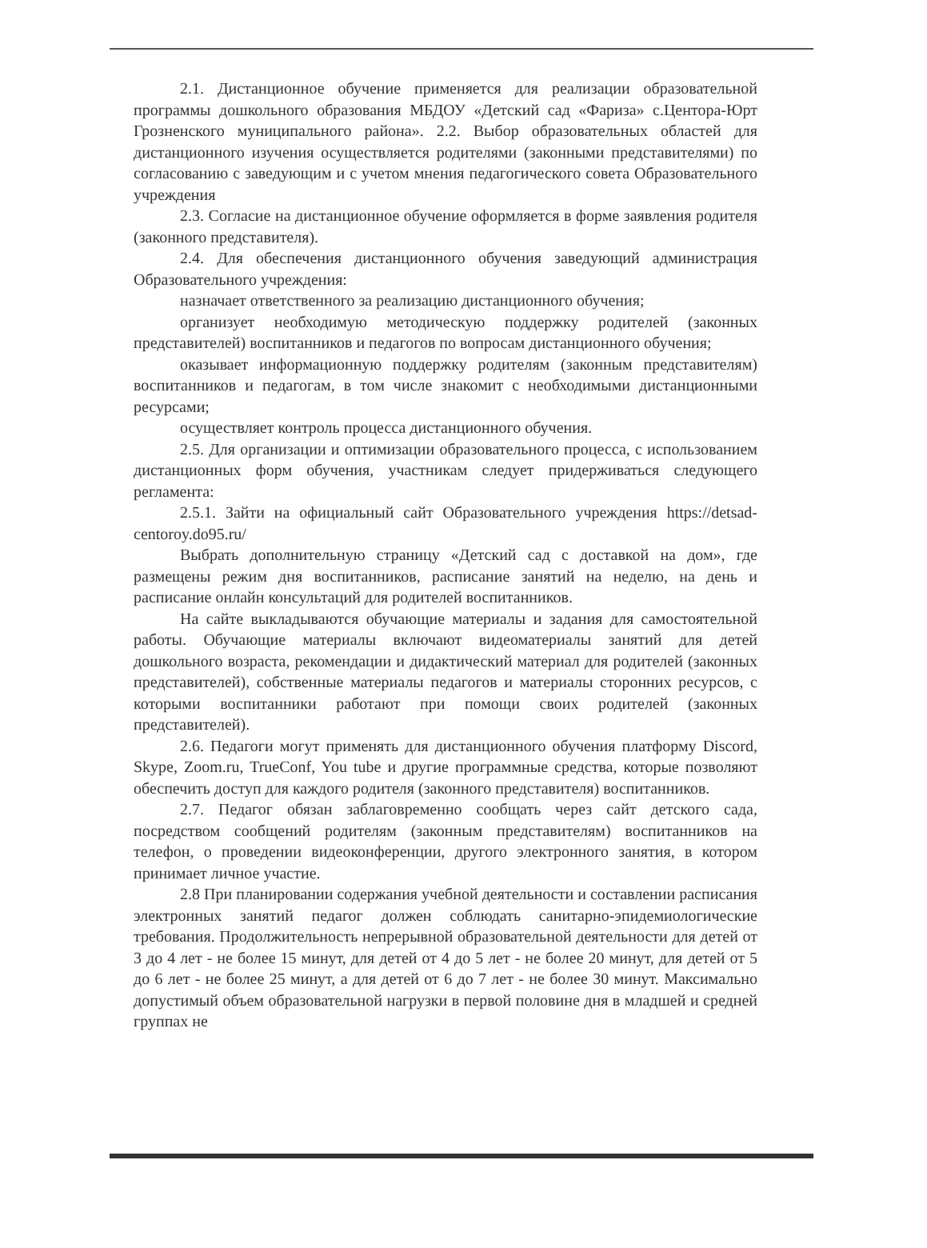2.1. Дистанционное обучение применяется для реализации образовательной программы дошкольного образования МБДОУ «Детский сад «Фариза» с.Центора-Юрт Грозненского муниципального района». 2.2. Выбор образовательных областей для дистанционного изучения осуществляется родителями (законными представителями) по согласованию с заведующим и с учетом мнения педагогического совета Образовательного учреждения
2.3. Согласие на дистанционное обучение оформляется в форме заявления родителя (законного представителя).
2.4. Для обеспечения дистанционного обучения заведующий администрация Образовательного учреждения:
назначает ответственного за реализацию дистанционного обучения;
организует необходимую методическую поддержку родителей (законных представителей) воспитанников и педагогов по вопросам дистанционного обучения;
оказывает информационную поддержку родителям (законным представителям) воспитанников и педагогам, в том числе знакомит с необходимыми дистанционными ресурсами;
осуществляет контроль процесса дистанционного обучения.
2.5. Для организации и оптимизации образовательного процесса, с использованием дистанционных форм обучения, участникам следует придерживаться следующего регламента:
2.5.1. Зайти на официальный сайт Образовательного учреждения https://detsad-centoroy.do95.ru/
Выбрать дополнительную страницу «Детский сад с доставкой на дом», где размещены режим дня воспитанников, расписание занятий на неделю, на день и расписание онлайн консультаций для родителей воспитанников.
На сайте выкладываются обучающие материалы и задания для самостоятельной работы. Обучающие материалы включают видеоматериалы занятий для детей дошкольного возраста, рекомендации и дидактический материал для родителей (законных представителей), собственные материалы педагогов и материалы сторонних ресурсов, с которыми воспитанники работают при помощи своих родителей (законных представителей).
2.6. Педагоги могут применять для дистанционного обучения платформу Discord, Skype, Zoom.ru, TrueConf, You tube и другие программные средства, которые позволяют обеспечить доступ для каждого родителя (законного представителя) воспитанников.
2.7. Педагог обязан заблаговременно сообщать через сайт детского сада, посредством сообщений родителям (законным представителям) воспитанников на телефон, о проведении видеоконференции, другого электронного занятия, в котором принимает личное участие.
2.8 При планировании содержания учебной деятельности и составлении расписания электронных занятий педагог должен соблюдать санитарно-эпидемиологические требования. Продолжительность непрерывной образовательной деятельности для детей от 3 до 4 лет - не более 15 минут, для детей от 4 до 5 лет - не более 20 минут, для детей от 5 до 6 лет - не более 25 минут, а для детей от 6 до 7 лет - не более 30 минут. Максимально допустимый объем образовательной нагрузки в первой половине дня в младшей и средней группах не